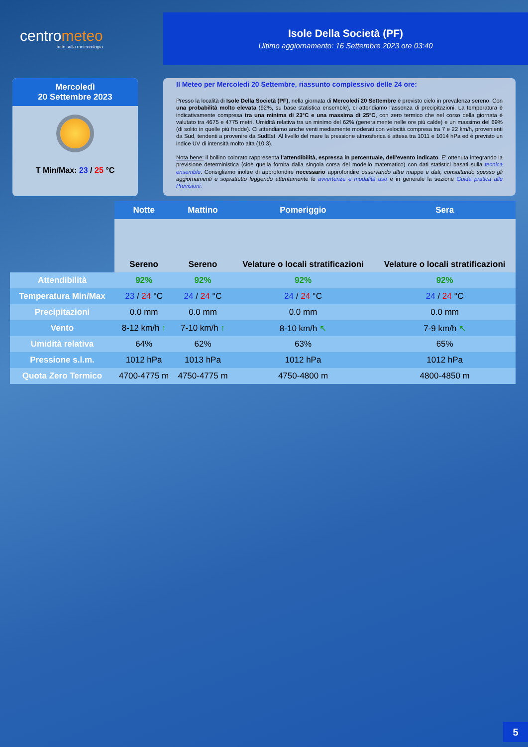centrometeo
tutto sulla meteorologia
Isole Della Società (PF)
Ultimo aggiornamento: 16 Settembre 2023 ore 03:40
Mercoledì
20 Settembre 2023
T Min/Max: 23 / 25 °C
Il Meteo per Mercoledi 20 Settembre, riassunto complessivo delle 24 ore:
Presso la località di Isole Della Società (PF), nella giornata di Mercoledi 20 Settembre è previsto cielo in prevalenza sereno. Con una probabilità molto elevata (92%, su base statistica ensemble), ci attendiamo l'assenza di precipitazioni. La temperatura è indicativamente compresa tra una minima di 23°C e una massima di 25°C, con zero termico che nel corso della giornata è valutato tra 4675 e 4775 metri. Umidità relativa tra un minimo del 62% (generalmente nelle ore più calde) e un massimo del 69% (di solito in quelle più fredde). Ci attendiamo anche venti mediamente moderati con velocità compresa tra 7 e 22 km/h, provenienti da Sud, tendenti a provenire da SudEst. Al livello del mare la pressione atmosferica è attesa tra 1011 e 1014 hPa ed è previsto un indice UV di intensità molto alta (10.3).
Nota bene: il bollino colorato rappresenta l'attendibilità, espressa in percentuale, dell'evento indicato. E' ottenuta integrando la previsione deterministica (cioè quella fornita dalla singola corsa del modello matematico) con dati statistici basati sulla tecnica ensemble. Consigliamo inoltre di approfondire necessario approfondire osservando altre mappe e dati, consultando spesso gli aggiornamenti e soprattutto leggendo attentamente le avvertenze e modalità uso e in generale la sezione Guida pratica alle Previsioni.
| | Notte | Mattino | Pomeriggio | Sera |
| | Sereno | Sereno | Velature o locali stratificazioni | Velature o locali stratificazioni |
| Attendibilità | 92% | 92% | 92% | 92% |
| Temperatura Min/Max | 23 / 24 °C | 24 / 24 °C | 24 / 24 °C | 24 / 24 °C |
| Precipitazioni | 0.0 mm | 0.0 mm | 0.0 mm | 0.0 mm |
| Vento | 8-12 km/h ↑ | 7-10 km/h ↑ | 8-10 km/h ↖ | 7-9 km/h ↖ |
| Umidità relativa | 64% | 62% | 63% | 65% |
| Pressione s.l.m. | 1012 hPa | 1013 hPa | 1012 hPa | 1012 hPa |
| Quota Zero Termico | 4700-4775 m | 4750-4775 m | 4750-4800 m | 4800-4850 m |
5